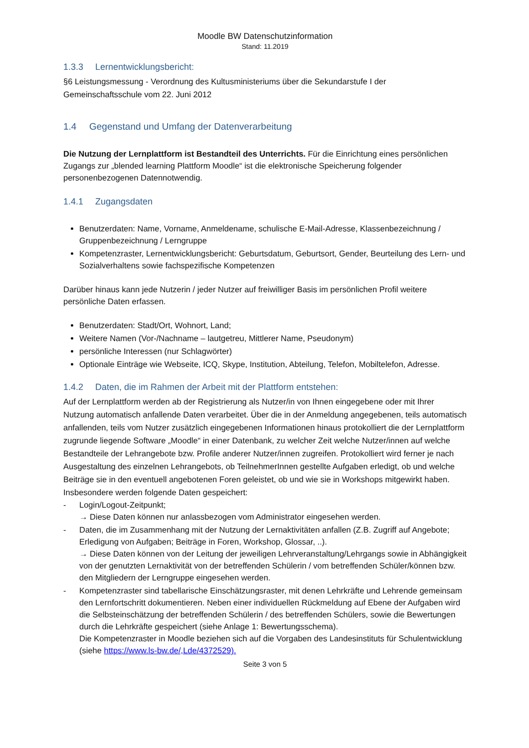Moodle BW Datenschutzinformation
Stand: 11.2019
1.3.3 Lernentwicklungsbericht:
§6 Leistungsmessung - Verordnung des Kultusministeriums über die Sekundarstufe I der Gemeinschaftsschule vom 22. Juni 2012
1.4 Gegenstand und Umfang der Datenverarbeitung
Die Nutzung der Lernplattform ist Bestandteil des Unterrichts. Für die Einrichtung eines persönlichen Zugangs zur „blended learning Plattform Moodle“ ist die elektronische Speicherung folgender personenbezogenen Datennotwendig.
1.4.1 Zugangsdaten
Benutzerdaten: Name, Vorname, Anmeldename, schulische E-Mail-Adresse, Klassenbezeichnung / Gruppenbezeichnung / Lerngruppe
Kompetenzraster, Lernentwicklungsbericht: Geburtsdatum, Geburtsort, Gender, Beurteilung des Lern- und Sozialverhaltens sowie fachspezifische Kompetenzen
Darüber hinaus kann jede Nutzerin / jeder Nutzer auf freiwilliger Basis im persönlichen Profil weitere persönliche Daten erfassen.
Benutzerdaten: Stadt/Ort, Wohnort, Land;
Weitere Namen (Vor-/Nachname – lautgetreu, Mittlerer Name, Pseudonym)
persönliche Interessen (nur Schlagwörter)
Optionale Einträge wie Webseite, ICQ, Skype, Institution, Abteilung, Telefon, Mobiltelefon, Adresse.
1.4.2 Daten, die im Rahmen der Arbeit mit der Plattform entstehen:
Auf der Lernplattform werden ab der Registrierung als Nutzer/in von Ihnen eingegebene oder mit Ihrer Nutzung automatisch anfallende Daten verarbeitet. Über die in der Anmeldung angegebenen, teils automatisch anfallenden, teils vom Nutzer zusätzlich eingegebenen Informationen hinaus protokolliert die der Lernplattform zugrunde liegende Software „Moodle“ in einer Datenbank, zu welcher Zeit welche Nutzer/innen auf welche Bestandteile der Lehrangebote bzw. Profile anderer Nutzer/innen zugreifen. Protokolliert wird ferner je nach Ausgestaltung des einzelnen Lehrangebots, ob TeilnehmerInnen gestellte Aufgaben erledigt, ob und welche Beiträge sie in den eventuell angebotenen Foren geleistet, ob und wie sie in Workshops mitgewirkt haben.
Insbesondere werden folgende Daten gespeichert:
- Login/Logout-Zeitpunkt;
→ Diese Daten können nur anlassbezogen vom Administrator eingesehen werden.
- Daten, die im Zusammenhang mit der Nutzung der Lernaktivitäten anfallen (Z.B. Zugriff auf Angebote; Erledigung von Aufgaben; Beiträge in Foren, Workshop, Glossar, ..).
→ Diese Daten können von der Leitung der jeweiligen Lehrveranstaltung/Lehrgangs sowie in Abhängigkeit von der genutzten Lernaktivität von der betreffenden Schülerin / vom betreffenden Schüler/können bzw. den Mitgliedern der Lerngruppe eingesehen werden.
- Kompetenzraster sind tabellarische Einschätzungsraster, mit denen Lehrkräfte und Lehrende gemeinsam den Lernfortschritt dokumentieren. Neben einer individuellen Rückmeldung auf Ebene der Aufgaben wird die Selbsteinschätzung der betreffenden Schülerin / des betreffenden Schülers, sowie die Bewertungen durch die Lehrkräfte gespeichert (siehe Anlage 1: Bewertungsschema).
Die Kompetenzraster in Moodle beziehen sich auf die Vorgaben des Landesinstituts für Schulentwicklung (siehe https://www.ls-bw.de/,Lde/4372529).
Seite 3 von 5